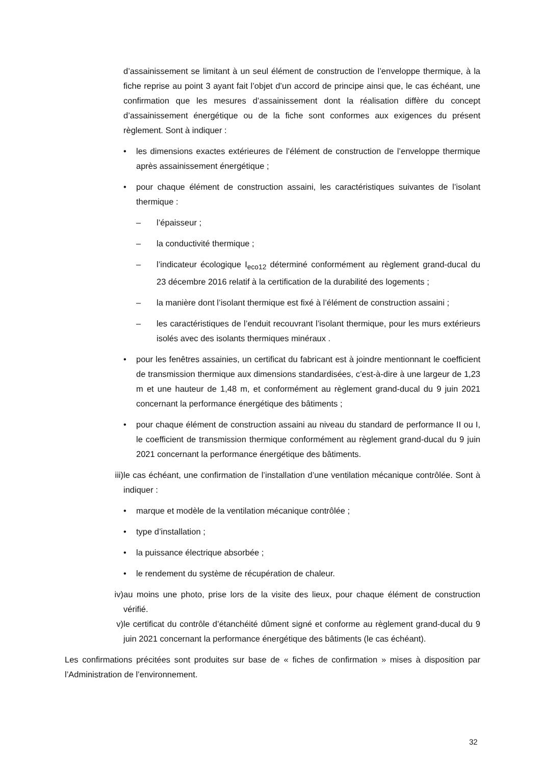d’assainissement se limitant à un seul élément de construction de l’enveloppe thermique, à la fiche reprise au point 3 ayant fait l’objet d’un accord de principe ainsi que, le cas échéant, une confirmation que les mesures d’assainissement dont la réalisation diffère du concept d’assainissement énergétique ou de la fiche sont conformes aux exigences du présent règlement. Sont à indiquer :
• les dimensions exactes extérieures de l’élément de construction de l’enveloppe thermique après assainissement énergétique ;
• pour chaque élément de construction assaini, les caractéristiques suivantes de l’isolant thermique :
– l’épaisseur ;
– la conductivité thermique ;
– l’indicateur écologique I<sub>eco12</sub> déterminé conformément au règlement grand-ducal du 23 décembre 2016 relatif à la certification de la durabilité des logements ;
– la manière dont l’isolant thermique est fixé à l’élément de construction assaini ;
– les caractéristiques de l’enduit recouvrant l’isolant thermique, pour les murs extérieurs isolés avec des isolants thermiques minéraux .
• pour les fenêtres assainies, un certificat du fabricant est à joindre mentionnant le coefficient de transmission thermique aux dimensions standardisées, c’est-à-dire à une largeur de 1,23 m et une hauteur de 1,48 m, et conformément au règlement grand-ducal du 9 juin 2021 concernant la performance énergétique des bâtiments ;
• pour chaque élément de construction assaini au niveau du standard de performance II ou I, le coefficient de transmission thermique conformément au règlement grand-ducal du 9 juin 2021 concernant la performance énergétique des bâtiments.
iii) le cas échéant, une confirmation de l’installation d’une ventilation mécanique contrôlée. Sont à indiquer :
• marque et modèle de la ventilation mécanique contrôlée ;
• type d’installation ;
• la puissance électrique absorbée ;
• le rendement du système de récupération de chaleur.
iv) au moins une photo, prise lors de la visite des lieux, pour chaque élément de construction vérifié.
v) le certificat du contrôle d’étanchéité dûment signé et conforme au règlement grand-ducal du 9 juin 2021 concernant la performance énergétique des bâtiments (le cas échéant).
Les confirmations précitées sont produites sur base de « fiches de confirmation » mises à disposition par l’Administration de l’environnement.
32